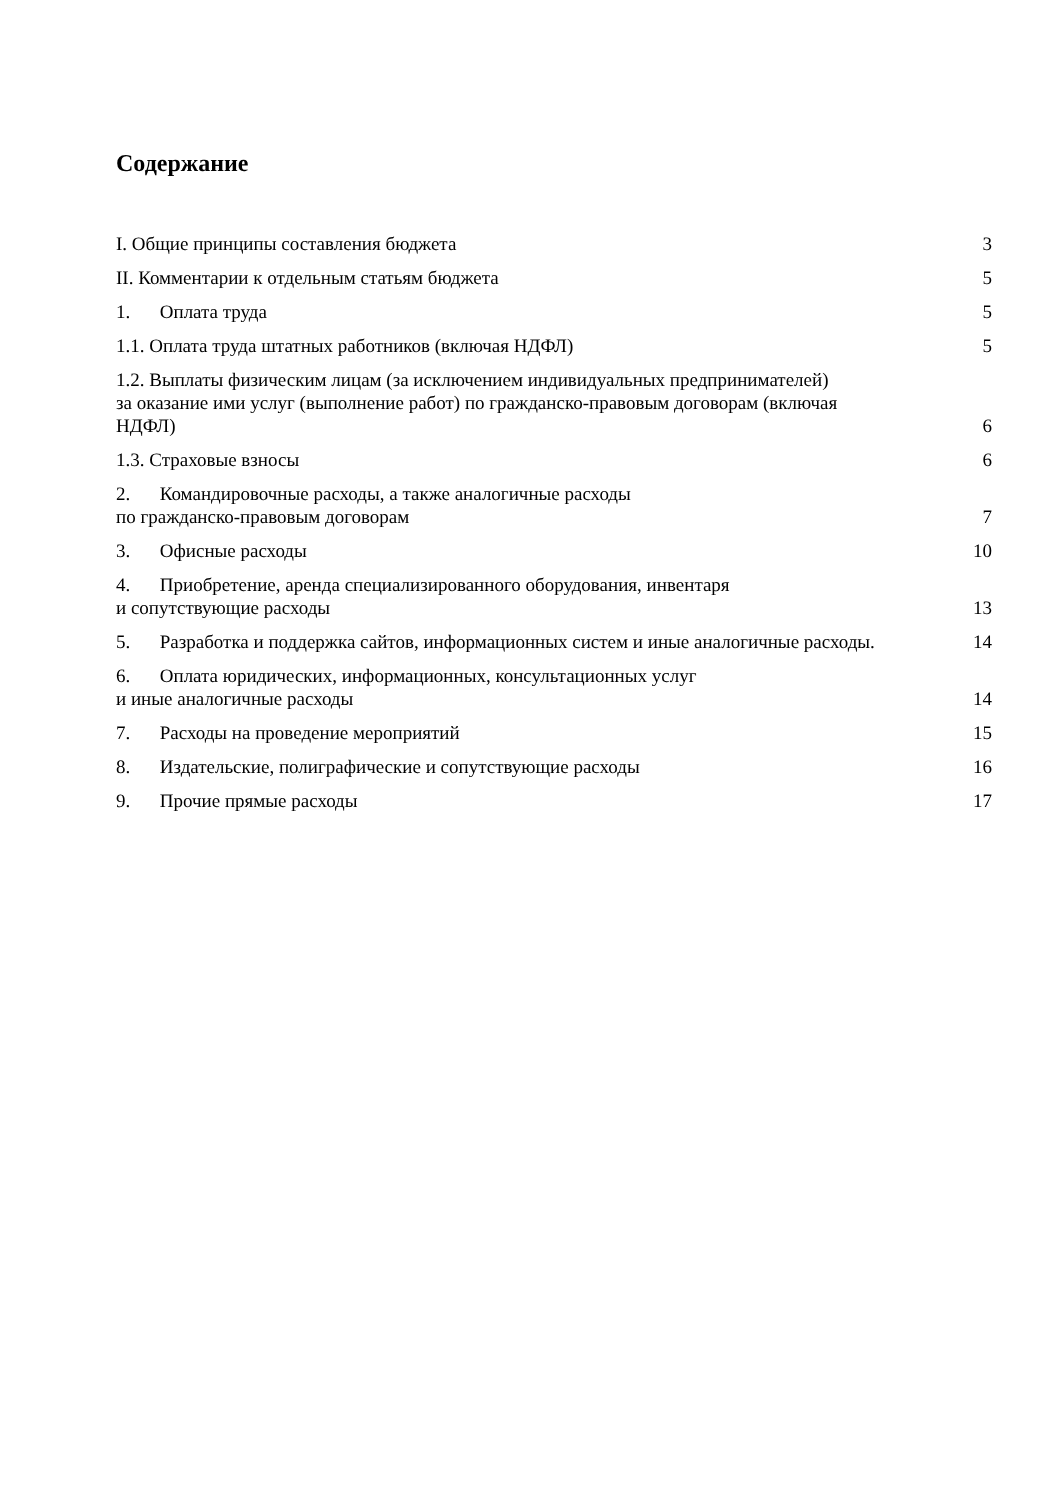Содержание
I. Общие принципы составления бюджета 3
II. Комментарии к отдельным статьям бюджета 5
1. Оплата труда 5
1.1. Оплата труда штатных работников (включая НДФЛ) 5
1.2. Выплаты физическим лицам (за исключением индивидуальных предпринимателей)
за оказание ими услуг (выполнение работ) по гражданско-правовым договорам (включая
НДФЛ) 6
1.3. Страховые взносы 6
2. Командировочные расходы, а также аналогичные расходы
по гражданско-правовым договорам 7
3. Офисные расходы 10
4. Приобретение, аренда специализированного оборудования, инвентаря
и сопутствующие расходы 13
5. Разработка и поддержка сайтов, информационных систем и иные аналогичные расходы. 14
6. Оплата юридических, информационных, консультационных услуг
и иные аналогичные расходы 14
7. Расходы на проведение мероприятий 15
8. Издательские, полиграфические и сопутствующие расходы 16
9. Прочие прямые расходы 17